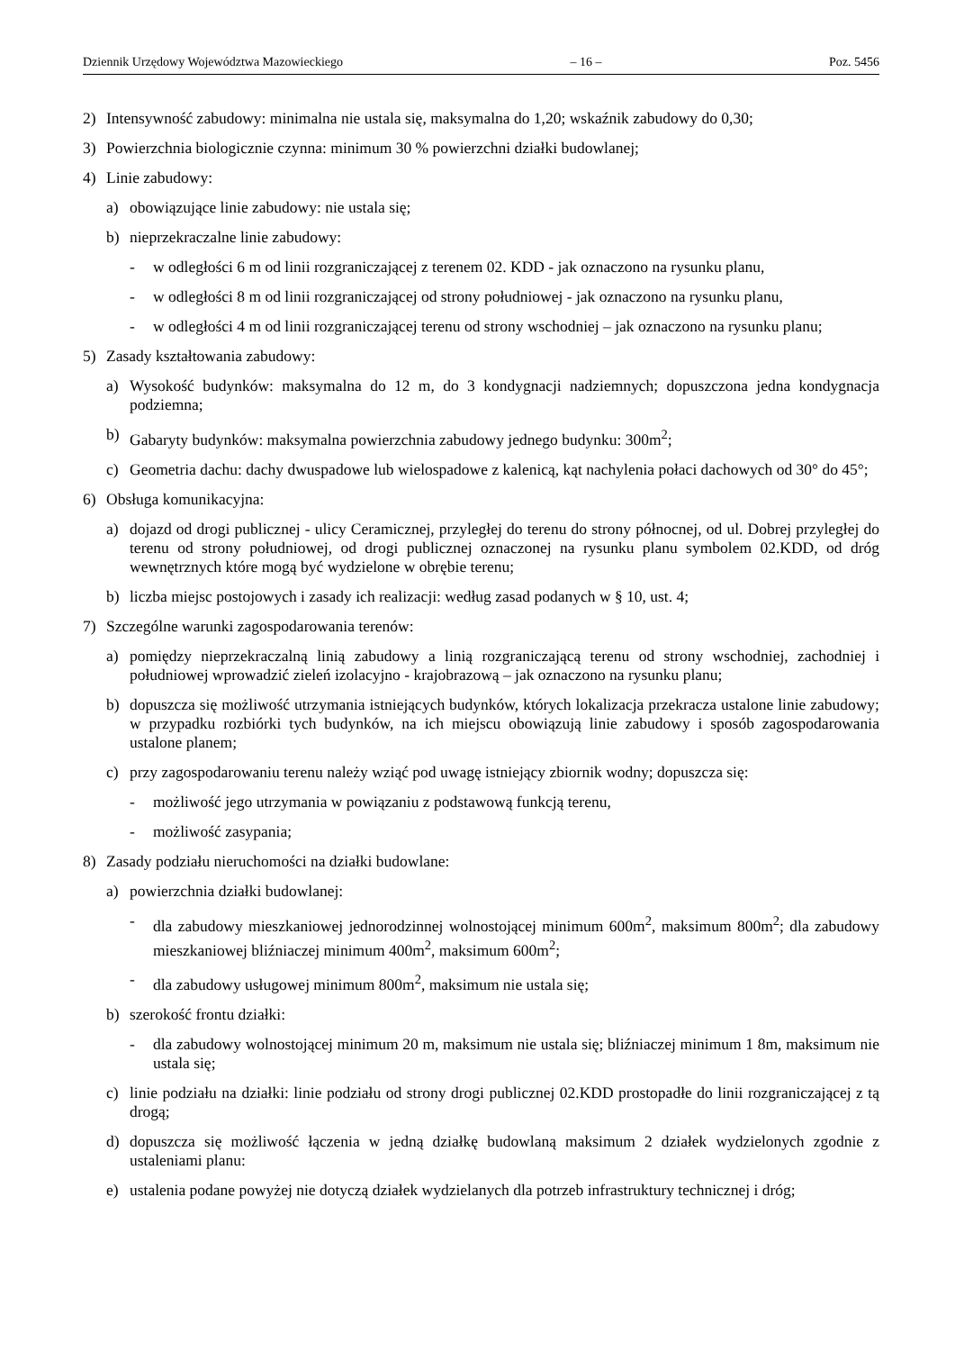Dziennik Urzędowy Województwa Mazowieckiego – 16 – Poz. 5456
2) Intensywność zabudowy: minimalna nie ustala się, maksymalna do 1,20; wskaźnik zabudowy do 0,30;
3) Powierzchnia biologicznie czynna: minimum 30 % powierzchni działki budowlanej;
4) Linie zabudowy:
a) obowiązujące linie zabudowy: nie ustala się;
b) nieprzekraczalne linie zabudowy:
- w odległości 6 m od linii rozgraniczającej z terenem 02. KDD - jak oznaczono na rysunku planu,
- w odległości 8 m od linii rozgraniczającej od strony południowej - jak oznaczono na rysunku planu,
- w odległości 4 m od linii rozgraniczającej terenu od strony wschodniej – jak oznaczono na rysunku planu;
5) Zasady kształtowania zabudowy:
a) Wysokość budynków: maksymalna do 12 m, do 3 kondygnacji nadziemnych; dopuszczona jedna kondygnacja podziemna;
b) Gabaryty budynków: maksymalna powierzchnia zabudowy jednego budynku: 300m<sup>2</sup>;
c) Geometria dachu: dachy dwuspadowe lub wielospadowe z kalenicą, kąt nachylenia połaci dachowych od 30° do 45°;
6) Obsługa komunikacyjna:
a) dojazd od drogi publicznej - ulicy Ceramicznej, przyległej do terenu do strony północnej, od ul. Dobrej przyległej do terenu od strony południowej, od drogi publicznej oznaczonej na rysunku planu symbolem 02.KDD, od dróg wewnętrznych które mogą być wydzielone w obrębie terenu;
b) liczba miejsc postojowych i zasady ich realizacji: według zasad podanych w § 10, ust. 4;
7) Szczególne warunki zagospodarowania terenów:
a) pomiędzy nieprzekraczalną linią zabudowy a linią rozgraniczającą terenu od strony wschodniej, zachodniej i południowej wprowadzić zieleń izolacyjno - krajobrazową – jak oznaczono na rysunku planu;
b) dopuszcza się możliwość utrzymania istniejących budynków, których lokalizacja przekracza ustalone linie zabudowy; w przypadku rozbiórki tych budynków, na ich miejscu obowiązują linie zabudowy i sposób zagospodarowania ustalone planem;
c) przy zagospodarowaniu terenu należy wziąć pod uwagę istniejący zbiornik wodny; dopuszcza się:
- możliwość jego utrzymania w powiązaniu z podstawową funkcją terenu,
- możliwość zasypania;
8) Zasady podziału nieruchomości na działki budowlane:
a) powierzchnia działki budowlanej:
- dla zabudowy mieszkaniowej jednorodzinnej wolnostojącej minimum 600m<sup>2</sup>, maksimum 800m<sup>2</sup>; dla zabudowy mieszkaniowej bliźniaczej minimum 400m<sup>2</sup>, maksimum 600m<sup>2</sup>;
- dla zabudowy usługowej minimum 800m<sup>2</sup>, maksimum nie ustala się;
b) szerokość frontu działki:
- dla zabudowy wolnostojącej minimum 20 m, maksimum nie ustala się; bliźniaczej minimum 1 8m, maksimum nie ustala się;
c) linie podziału na działki: linie podziału od strony drogi publicznej 02.KDD prostopadłe do linii rozgraniczającej z tą drogą;
d) dopuszcza się możliwość łączenia w jedną działkę budowlaną maksimum 2 działek wydzielonych zgodnie z ustaleniami planu:
e) ustalenia podane powyżej nie dotyczą działek wydzielanych dla potrzeb infrastruktury technicznej i dróg;